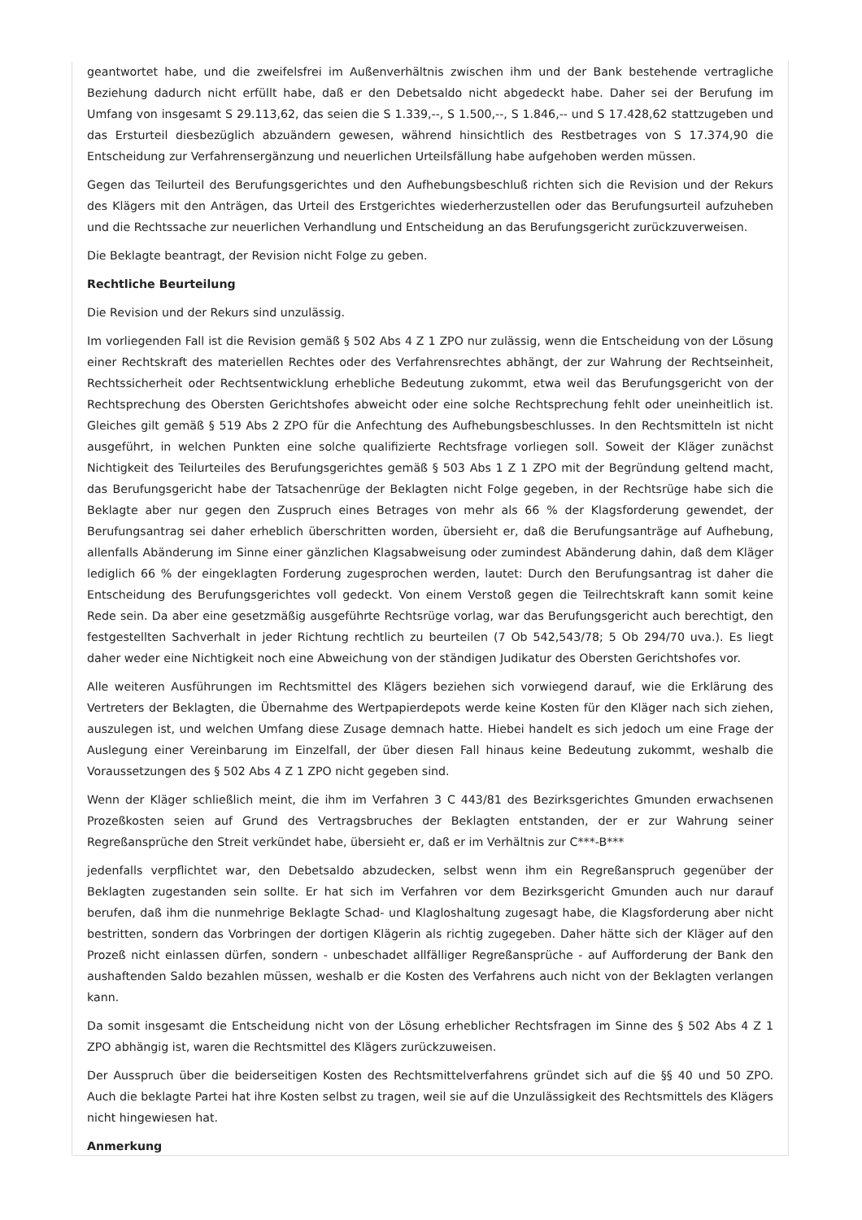geantwortet habe, und die zweifelsfrei im Außenverhältnis zwischen ihm und der Bank bestehende vertragliche Beziehung dadurch nicht erfüllt habe, daß er den Debetsaldo nicht abgedeckt habe. Daher sei der Berufung im Umfang von insgesamt S 29.113,62, das seien die S 1.339,--, S 1.500,--, S 1.846,-- und S 17.428,62 stattzugeben und das Ersturteil diesbezüglich abzuändern gewesen, während hinsichtlich des Restbetrages von S 17.374,90 die Entscheidung zur Verfahrensergänzung und neuerlichen Urteilsfällung habe aufgehoben werden müssen.
Gegen das Teilurteil des Berufungsgerichtes und den Aufhebungsbeschluß richten sich die Revision und der Rekurs des Klägers mit den Anträgen, das Urteil des Erstgerichtes wiederherzustellen oder das Berufungsurteil aufzuheben und die Rechtssache zur neuerlichen Verhandlung und Entscheidung an das Berufungsgericht zurückzuverweisen.
Die Beklagte beantragt, der Revision nicht Folge zu geben.
Rechtliche Beurteilung
Die Revision und der Rekurs sind unzulässig.
Im vorliegenden Fall ist die Revision gemäß § 502 Abs 4 Z 1 ZPO nur zulässig, wenn die Entscheidung von der Lösung einer Rechtskraft des materiellen Rechtes oder des Verfahrensrechtes abhängt, der zur Wahrung der Rechtseinheit, Rechtssicherheit oder Rechtsentwicklung erhebliche Bedeutung zukommt, etwa weil das Berufungsgericht von der Rechtsprechung des Obersten Gerichtshofes abweicht oder eine solche Rechtsprechung fehlt oder uneinheitlich ist. Gleiches gilt gemäß § 519 Abs 2 ZPO für die Anfechtung des Aufhebungsbeschlusses. In den Rechtsmitteln ist nicht ausgeführt, in welchen Punkten eine solche qualifizierte Rechtsfrage vorliegen soll. Soweit der Kläger zunächst Nichtigkeit des Teilurteiles des Berufungsgerichtes gemäß § 503 Abs 1 Z 1 ZPO mit der Begründung geltend macht, das Berufungsgericht habe der Tatsachenrüge der Beklagten nicht Folge gegeben, in der Rechtsrüge habe sich die Beklagte aber nur gegen den Zuspruch eines Betrages von mehr als 66 % der Klagsforderung gewendet, der Berufungsantrag sei daher erheblich überschritten worden, übersieht er, daß die Berufungsanträge auf Aufhebung, allenfalls Abänderung im Sinne einer gänzlichen Klagsabweisung oder zumindest Abänderung dahin, daß dem Kläger lediglich 66 % der eingeklagten Forderung zugesprochen werden, lautet: Durch den Berufungsantrag ist daher die Entscheidung des Berufungsgerichtes voll gedeckt. Von einem Verstoß gegen die Teilrechtskraft kann somit keine Rede sein. Da aber eine gesetzmäßig ausgeführte Rechtsrüge vorlag, war das Berufungsgericht auch berechtigt, den festgestellten Sachverhalt in jeder Richtung rechtlich zu beurteilen (7 Ob 542,543/78; 5 Ob 294/70 uva.). Es liegt daher weder eine Nichtigkeit noch eine Abweichung von der ständigen Judikatur des Obersten Gerichtshofes vor.
Alle weiteren Ausführungen im Rechtsmittel des Klägers beziehen sich vorwiegend darauf, wie die Erklärung des Vertreters der Beklagten, die Übernahme des Wertpapierdepots werde keine Kosten für den Kläger nach sich ziehen, auszulegen ist, und welchen Umfang diese Zusage demnach hatte. Hiebei handelt es sich jedoch um eine Frage der Auslegung einer Vereinbarung im Einzelfall, der über diesen Fall hinaus keine Bedeutung zukommt, weshalb die Voraussetzungen des § 502 Abs 4 Z 1 ZPO nicht gegeben sind.
Wenn der Kläger schließlich meint, die ihm im Verfahren 3 C 443/81 des Bezirksgerichtes Gmunden erwachsenen Prozeßkosten seien auf Grund des Vertragsbruches der Beklagten entstanden, der er zur Wahrung seiner Regreßansprüche den Streit verkündet habe, übersieht er, daß er im Verhältnis zur C***-B***
jedenfalls verpflichtet war, den Debetsaldo abzudecken, selbst wenn ihm ein Regreßanspruch gegenüber der Beklagten zugestanden sein sollte. Er hat sich im Verfahren vor dem Bezirksgericht Gmunden auch nur darauf berufen, daß ihm die nunmehrige Beklagte Schad- und Klagloshaltung zugesagt habe, die Klagsforderung aber nicht bestritten, sondern das Vorbringen der dortigen Klägerin als richtig zugegeben. Daher hätte sich der Kläger auf den Prozeß nicht einlassen dürfen, sondern - unbeschadet allfälliger Regreßansprüche - auf Aufforderung der Bank den aushaftenden Saldo bezahlen müssen, weshalb er die Kosten des Verfahrens auch nicht von der Beklagten verlangen kann.
Da somit insgesamt die Entscheidung nicht von der Lösung erheblicher Rechtsfragen im Sinne des § 502 Abs 4 Z 1 ZPO abhängig ist, waren die Rechtsmittel des Klägers zurückzuweisen.
Der Ausspruch über die beiderseitigen Kosten des Rechtsmittelverfahrens gründet sich auf die §§ 40 und 50 ZPO. Auch die beklagte Partei hat ihre Kosten selbst zu tragen, weil sie auf die Unzulässigkeit des Rechtsmittels des Klägers nicht hingewiesen hat.
Anmerkung